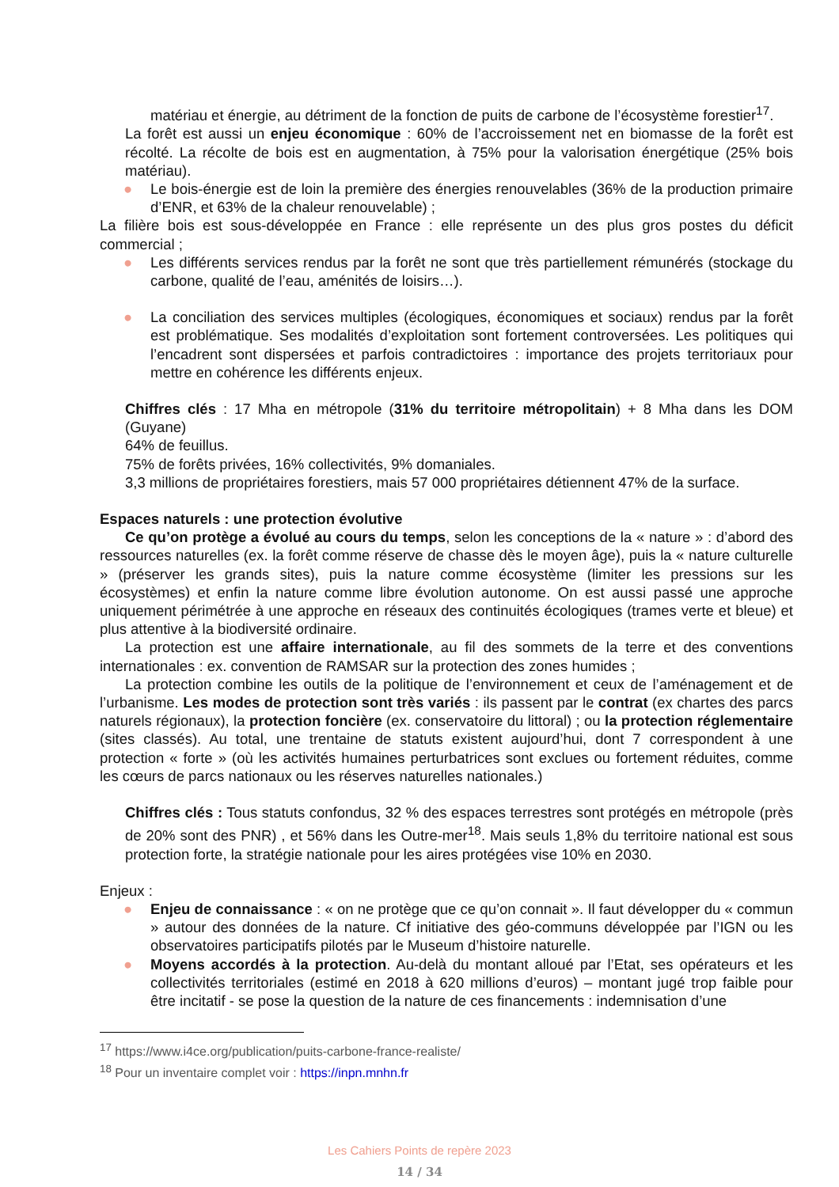matériau et énergie, au détriment de la fonction de puits de carbone de l’écosystème forestier<sup>17</sup>.
La forêt est aussi un enjeu économique : 60% de l’accroissement net en biomasse de la forêt est récolté. La récolte de bois est en augmentation, à 75% pour la valorisation énergétique (25% bois matériau).
● Le bois-énergie est de loin la première des énergies renouvelables (36% de la production primaire d’ENR, et 63% de la chaleur renouvelable) ;
La filière bois est sous-développée en France : elle représente un des plus gros postes du déficit commercial ;
● Les différents services rendus par la forêt ne sont que très partiellement rémunérés (stockage du carbone, qualité de l’eau, aménités de loisirs…).
● La conciliation des services multiples (écologiques, économiques et sociaux) rendus par la forêt est problématique. Ses modalités d’exploitation sont fortement controversées. Les politiques qui l’encadrent sont dispersées et parfois contradictoires : importance des projets territoriaux pour mettre en cohérence les différents enjeux.
Chiffres clés : 17 Mha en métropole (31% du territoire métropolitain) + 8 Mha dans les DOM (Guyane)
64% de feuillus.
75% de forêts privées, 16% collectivités, 9% domaniales.
3,3 millions de propriétaires forestiers, mais 57 000 propriétaires détiennent 47% de la surface.
Espaces naturels : une protection évolutive
Ce qu’on protège a évolué au cours du temps, selon les conceptions de la « nature » : d’abord des ressources naturelles (ex. la forêt comme réserve de chasse dès le moyen âge), puis la « nature culturelle » (préserver les grands sites), puis la nature comme écosystème (limiter les pressions sur les écosystèmes) et enfin la nature comme libre évolution autonome. On est aussi passé une approche uniquement périmétrée à une approche en réseaux des continuités écologiques (trames verte et bleue) et plus attentive à la biodiversité ordinaire.
La protection est une affaire internationale, au fil des sommets de la terre et des conventions internationales : ex. convention de RAMSAR sur la protection des zones humides ;
La protection combine les outils de la politique de l’environnement et ceux de l’aménagement et de l’urbanisme. Les modes de protection sont très variés : ils passent par le contrat (ex chartes des parcs naturels régionaux), la protection foncière (ex. conservatoire du littoral) ; ou la protection réglementaire (sites classés). Au total, une trentaine de statuts existent aujourd’hui, dont 7 correspondent à une protection « forte » (où les activités humaines perturbatrices sont exclues ou fortement réduites, comme les cœurs de parcs nationaux ou les réserves naturelles nationales.)
Chiffres clés : Tous statuts confondus, 32 % des espaces terrestres sont protégés en métropole (près de 20% sont des PNR) , et 56% dans les Outre-mer<sup>18</sup>. Mais seuls 1,8% du territoire national est sous protection forte, la stratégie nationale pour les aires protégées vise 10% en 2030.
Enjeux :
● Enjeu de connaissance : « on ne protège que ce qu’on connait ». Il faut développer du « commun » autour des données de la nature. Cf initiative des géo-communs développée par l’IGN ou les observatoires participatifs pilotés par le Museum d’histoire naturelle.
● Moyens accordés à la protection. Au-delà du montant alloué par l’Etat, ses opérateurs et les collectivités territoriales (estimé en 2018 à 620 millions d’euros) – montant jugé trop faible pour être incitatif - se pose la question de la nature de ces financements : indemnisation d’une
<sup>17</sup> https://www.i4ce.org/publication/puits-carbone-france-realiste/
<sup>18</sup> Pour un inventaire complet voir : https://inpn.mnhn.fr
Les Cahiers Points de repère 2023
14 / 34